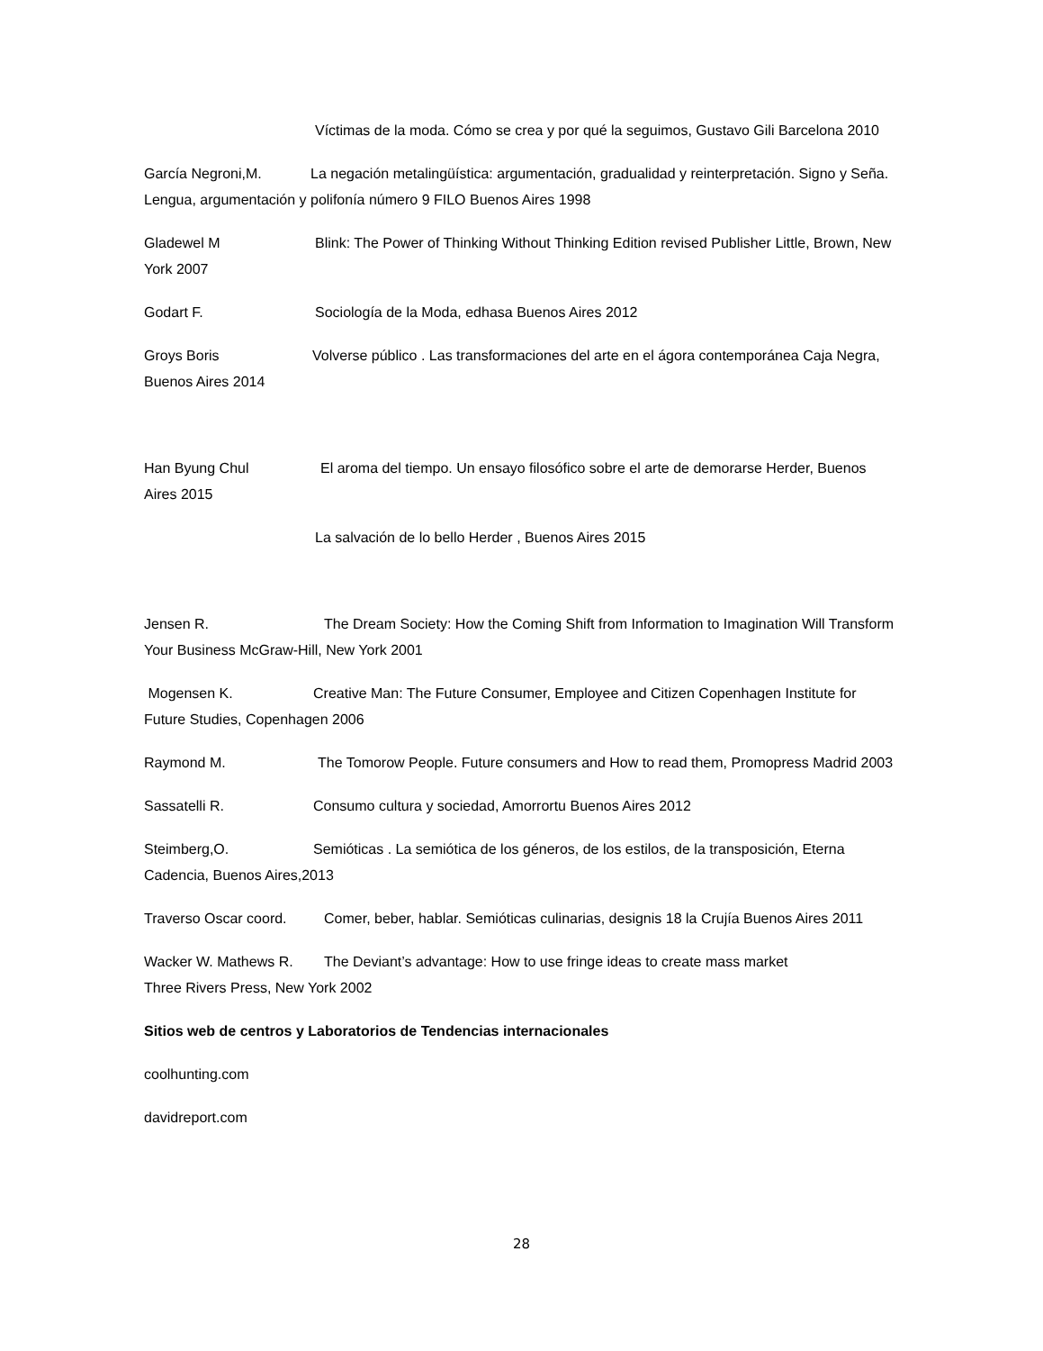Víctimas de la moda. Cómo se crea y por qué la seguimos, Gustavo Gili Barcelona 2010
García Negroni,M. La negación metalingüística: argumentación, gradualidad y reinterpretación. Signo y Seña. Lengua, argumentación y polifonía número 9 FILO Buenos Aires 1998
Gladewel M Blink: The Power of Thinking Without Thinking Edition revised Publisher Little, Brown, New York 2007
Godart F. Sociología de la Moda, edhasa Buenos Aires 2012
Groys Boris Volverse público . Las transformaciones del arte en el ágora contemporánea Caja Negra, Buenos Aires 2014
Han Byung Chul El aroma del tiempo. Un ensayo filosófico sobre el arte de demorarse Herder, Buenos Aires 2015
La salvación de lo bello Herder , Buenos Aires 2015
Jensen R. The Dream Society: How the Coming Shift from Information to Imagination Will Transform Your Business McGraw-Hill, New York 2001
Mogensen K. Creative Man: The Future Consumer, Employee and Citizen Copenhagen Institute for Future Studies, Copenhagen 2006
Raymond M. The Tomorow People. Future consumers and How to read them, Promopress Madrid 2003
Sassatelli R. Consumo cultura y sociedad, Amorrortu Buenos Aires 2012
Steimberg,O. Semióticas . La semiótica de los géneros, de los estilos, de la transposición, Eterna Cadencia, Buenos Aires,2013
Traverso Oscar coord. Comer, beber, hablar. Semióticas culinarias, designis 18 la Crujía Buenos Aires 2011
Wacker W. Mathews R. The Deviant’s advantage: How to use fringe ideas to create mass market
Three Rivers Press, New York 2002
Sitios web de centros y Laboratorios de Tendencias internacionales
coolhunting.com
davidreport.com
28